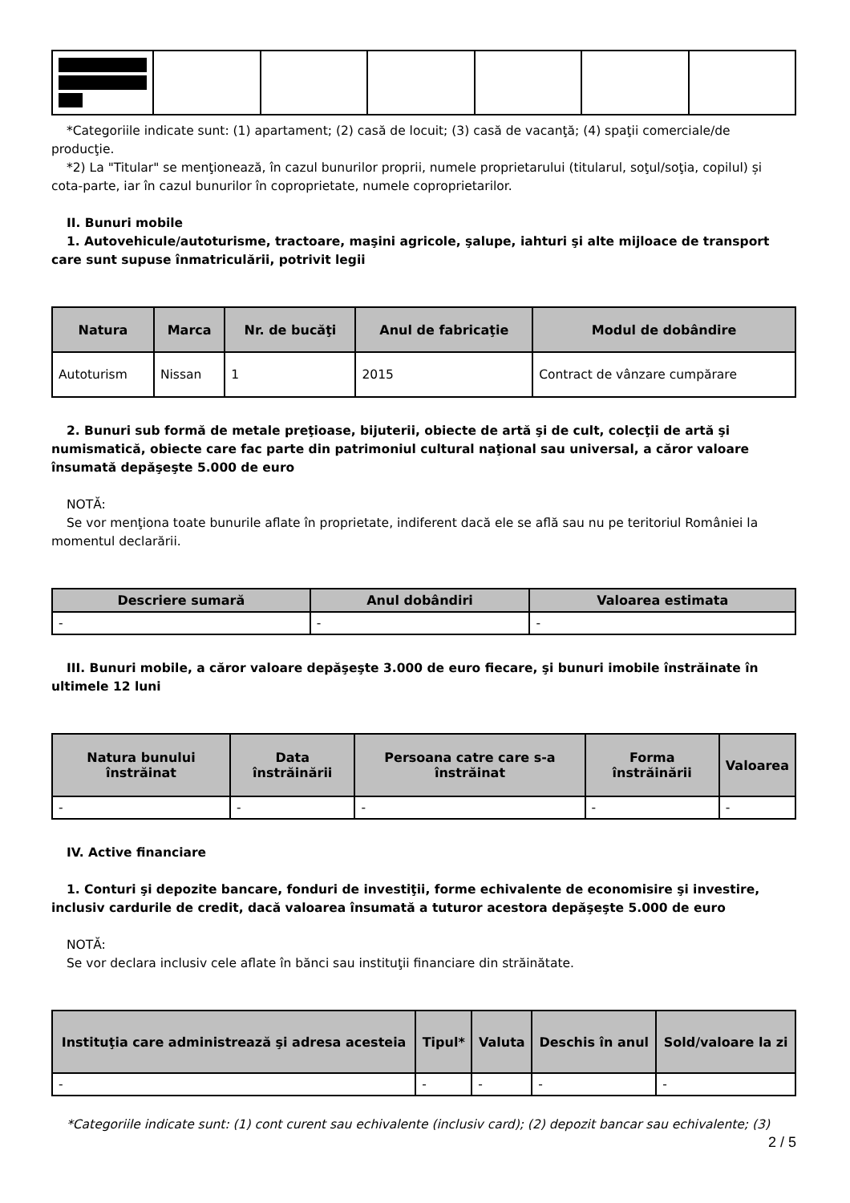*Categoriile indicate sunt: (1) apartament; (2) casă de locuit; (3) casă de vacanţă; (4) spaţii comerciale/de producţie.
*2) La "Titular" se menţionează, în cazul bunurilor proprii, numele proprietarului (titularul, soţul/soţia, copilul) și cota-parte, iar în cazul bunurilor în coproprietate, numele coproprietarilor.
II. Bunuri mobile
1. Autovehicule/autoturisme, tractoare, maşini agricole, şalupe, iahturi şi alte mijloace de transport care sunt supuse înmatriculării, potrivit legii
| Natura | Marca | Nr. de bucăţi | Anul de fabricaţie | Modul de dobândire |
| --- | --- | --- | --- | --- |
| Autoturism | Nissan | 1 | 2015 | Contract de vânzare cumpărare |
2. Bunuri sub formă de metale preţioase, bijuterii, obiecte de artă şi de cult, colecţii de artă şi numismatică, obiecte care fac parte din patrimoniul cultural naţional sau universal, a căror valoare însumată depăşeşte 5.000 de euro
NOTĂ:
Se vor menţiona toate bunurile aflate în proprietate, indiferent dacă ele se află sau nu pe teritoriul României la momentul declarării.
| Descriere sumară | Anul dobândiri | Valoarea estimata |
| --- | --- | --- |
| - | - | - |
III. Bunuri mobile, a căror valoare depăşeşte 3.000 de euro fiecare, şi bunuri imobile înstrăinate în ultimele 12 luni
| Natura bunului înstrăinat | Data înstrăinării | Persoana catre care s-a înstrăinat | Forma înstrăinării | Valoarea |
| --- | --- | --- | --- | --- |
| - | - | - | - | - |
IV. Active financiare
1. Conturi şi depozite bancare, fonduri de investiţii, forme echivalente de economisire şi investire, inclusiv cardurile de credit, dacă valoarea însumată a tuturor acestora depăşeşte 5.000 de euro
NOTĂ:
Se vor declara inclusiv cele aflate în bănci sau instituţii financiare din străinătate.
| Instituţia care administrează şi adresa acesteia | Tipul* | Valuta | Deschis în anul | Sold/valoare la zi |
| --- | --- | --- | --- | --- |
| - | - | - | - | - |
*Categoriile indicate sunt: (1) cont curent sau echivalente (inclusiv card); (2) depozit bancar sau echivalente; (3)
2 / 5